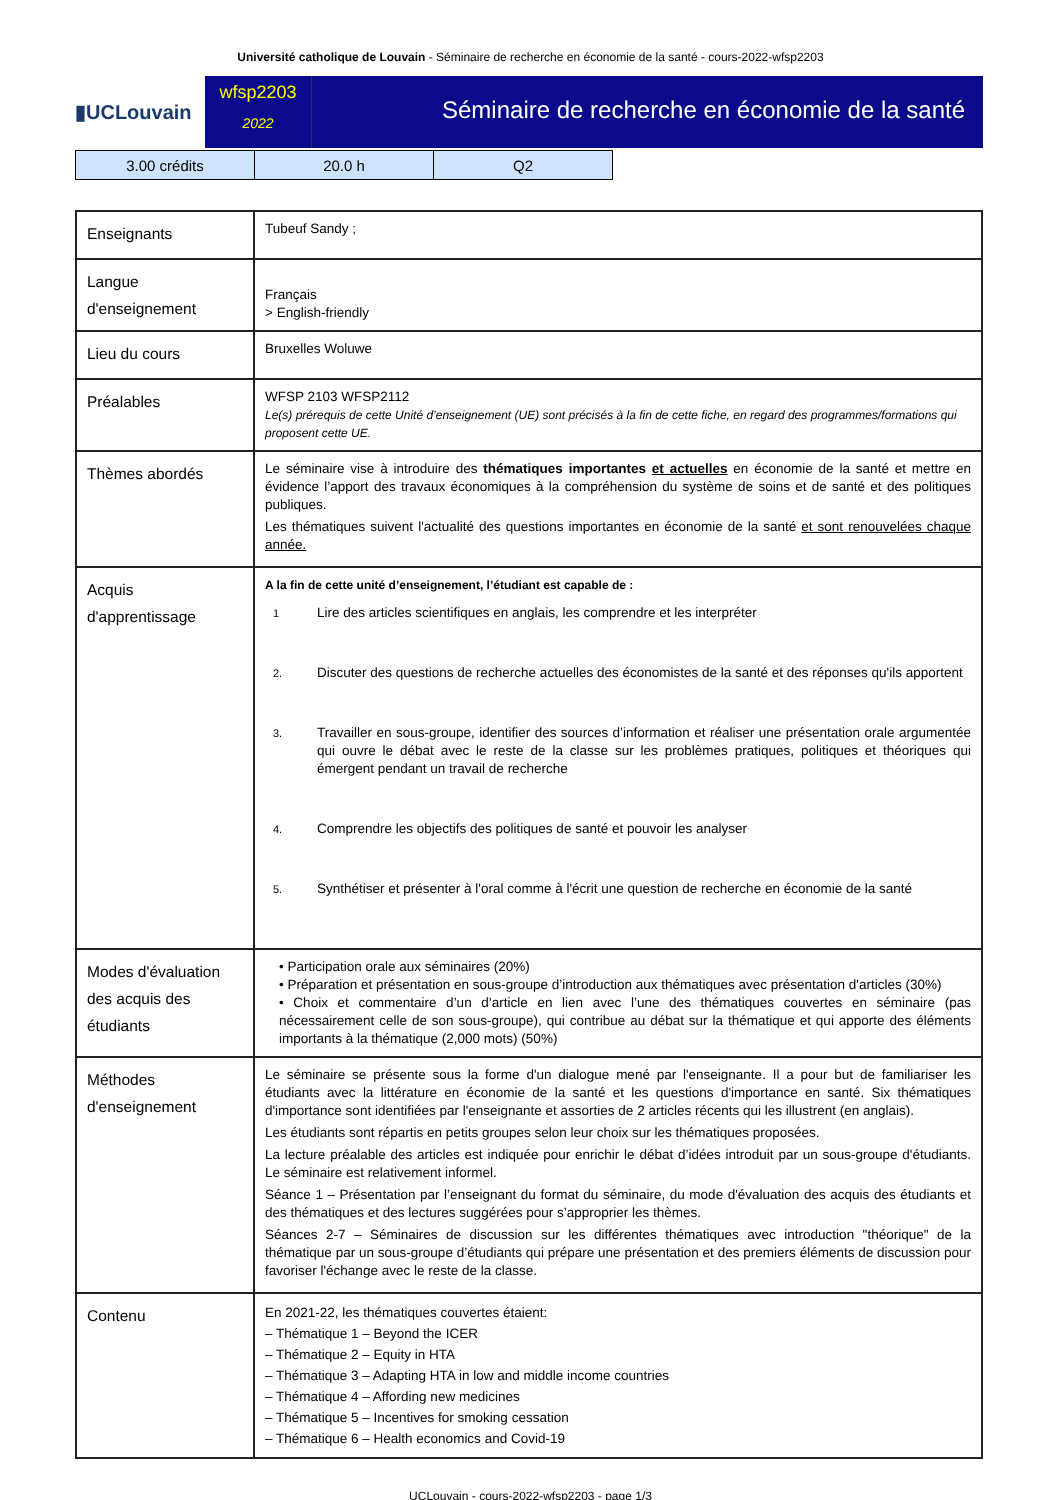Université catholique de Louvain - Séminaire de recherche en économie de la santé - cours-2022-wfsp2203
▮UCLouvain
wfsp2203
2022
Séminaire de recherche en économie de la santé
| 3.00 crédits | 20.0 h | Q2 |
| Enseignants | Tubeuf Sandy ; |
| Langue d'enseignement | Français > English-friendly |
| Lieu du cours | Bruxelles Woluwe |
| Préalables | WFSP 2103 WFSP2112 Le(s) prérequis de cette Unité d’enseignement (UE) sont précisés à la fin de cette fiche, en regard des programmes/formations qui proposent cette UE. |
| Thèmes abordés | Le séminaire vise à introduire des thématiques importantes et actuelles en économie de la santé et mettre en évidence l’apport des travaux économiques à la compréhension du système de soins et de santé et des politiques publiques. Les thématiques suivent l'actualité des questions importantes en économie de la santé et sont renouvelées chaque année. |
| Acquis d'apprentissage | A la fin de cette unité d’enseignement, l’étudiant est capable de : 1 Lire des articles scientifiques en anglais, les comprendre et les interpréter 2. Discuter des questions de recherche actuelles des économistes de la santé et des réponses qu'ils apportent 3. Travailler en sous-groupe, identifier des sources d’information et réaliser une présentation orale argumentée qui ouvre le débat avec le reste de la classe sur les problèmes pratiques, politiques et théoriques qui émergent pendant un travail de recherche 4. Comprendre les objectifs des politiques de santé et pouvoir les analyser 5. Synthétiser et présenter à l'oral comme à l'écrit une question de recherche en économie de la santé |
| Modes d'évaluation des acquis des étudiants | • Participation orale aux séminaires (20%) • Préparation et présentation en sous-groupe d’introduction aux thématiques avec présentation d'articles (30%) • Choix et commentaire d’un d’article en lien avec l’une des thématiques couvertes en séminaire (pas nécessairement celle de son sous-groupe), qui contribue au débat sur la thématique et qui apporte des éléments importants à la thématique (2,000 mots) (50%) |
| Méthodes d'enseignement | Le séminaire se présente sous la forme d'un dialogue mené par l'enseignante. Il a pour but de familiariser les étudiants avec la littérature en économie de la santé et les questions d'importance en santé. Six thématiques d'importance sont identifiées par l'enseignante et assorties de 2 articles récents qui les illustrent (en anglais). Les étudiants sont répartis en petits groupes selon leur choix sur les thématiques proposées. La lecture préalable des articles est indiquée pour enrichir le débat d’idées introduit par un sous-groupe d'étudiants. Le séminaire est relativement informel. Séance 1 – Présentation par l’enseignant du format du séminaire, du mode d'évaluation des acquis des étudiants et des thématiques et des lectures suggérées pour s’approprier les thèmes. Séances 2-7 – Séminaires de discussion sur les différentes thématiques avec introduction "théorique" de la thématique par un sous-groupe d’étudiants qui prépare une présentation et des premiers éléments de discussion pour favoriser l'échange avec le reste de la classe. |
| Contenu | En 2021-22, les thématiques couvertes étaient: – Thématique 1 – Beyond the ICER – Thématique 2 – Equity in HTA – Thématique 3 – Adapting HTA in low and middle income countries – Thématique 4 – Affording new medicines – Thématique 5 – Incentives for smoking cessation – Thématique 6 – Health economics and Covid-19 |
UCLouvain - cours-2022-wfsp2203 - page 1/3